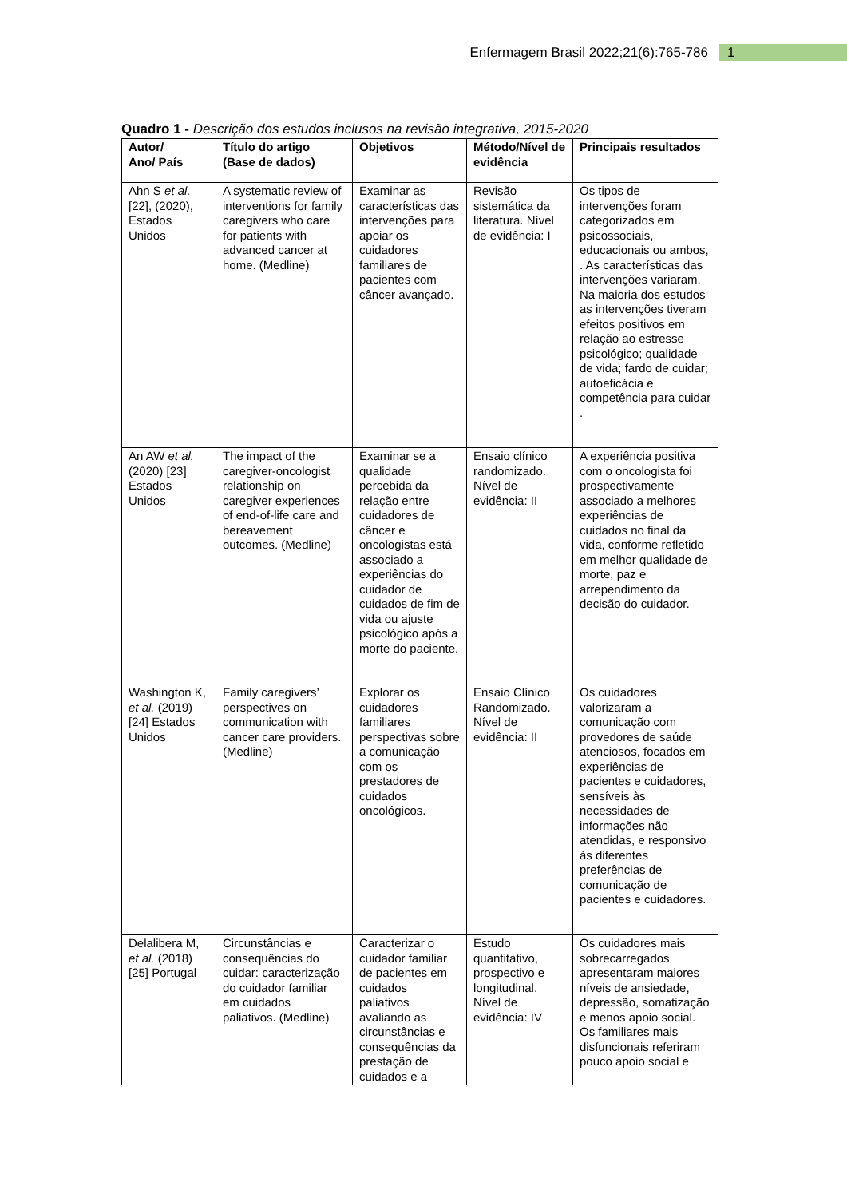Enfermagem Brasil 2022;21(6):765-786 1
Quadro 1 - Descrição dos estudos inclusos na revisão integrativa, 2015-2020
| Autor/ Ano/ País | Título do artigo (Base de dados) | Objetivos | Método/Nível de evidência | Principais resultados |
| --- | --- | --- | --- | --- |
| Ahn S et al. [22], (2020), Estados Unidos | A systematic review of interventions for family caregivers who care for patients with advanced cancer at home. (Medline) | Examinar as características das intervenções para apoiar os cuidadores familiares de pacientes com câncer avançado. | Revisão sistemática da literatura. Nível de evidência: I | Os tipos de intervenções foram categorizados em psicossociais, educacionais ou ambos, . As características das intervenções variaram. Na maioria dos estudos as intervenções tiveram efeitos positivos em relação ao estresse psicológico; qualidade de vida; fardo de cuidar; autoeficácia e competência para cuidar . |
| An AW et al. (2020) [23] Estados Unidos | The impact of the caregiver-oncologist relationship on caregiver experiences of end-of-life care and bereavement outcomes. (Medline) | Examinar se a qualidade percebida da relação entre cuidadores de câncer e oncologistas está associado a experiências do cuidador de cuidados de fim de vida ou ajuste psicológico após a morte do paciente. | Ensaio clínico randomizado. Nível de evidência: II | A experiência positiva com o oncologista foi prospectivamente associado a melhores experiências de cuidados no final da vida, conforme refletido em melhor qualidade de morte, paz e arrependimento da decisão do cuidador. |
| Washington K, et al. (2019) [24] Estados Unidos | Family caregivers’ perspectives on communication with cancer care providers. (Medline) | Explorar os cuidadores familiares perspectivas sobre a comunicação com os prestadores de cuidados oncológicos. | Ensaio Clínico Randomizado. Nível de evidência: II | Os cuidadores valorizaram a comunicação com provedores de saúde atenciosos, focados em experiências de pacientes e cuidadores, sensíveis às necessidades de informações não atendidas, e responsivo às diferentes preferências de comunicação de pacientes e cuidadores. |
| Delalibera M, et al. (2018) [25] Portugal | Circunstâncias e consequências do cuidar: caracterização do cuidador familiar em cuidados paliativos. (Medline) | Caracterizar o cuidador familiar de pacientes em cuidados paliativos avaliando as circunstâncias e consequências da prestação de cuidados e a | Estudo quantitativo, prospectivo e longitudinal. Nível de evidência: IV | Os cuidadores mais sobrecarregados apresentaram maiores níveis de ansiedade, depressão, somatização e menos apoio social. Os familiares mais disfuncionais referiram pouco apoio social e |